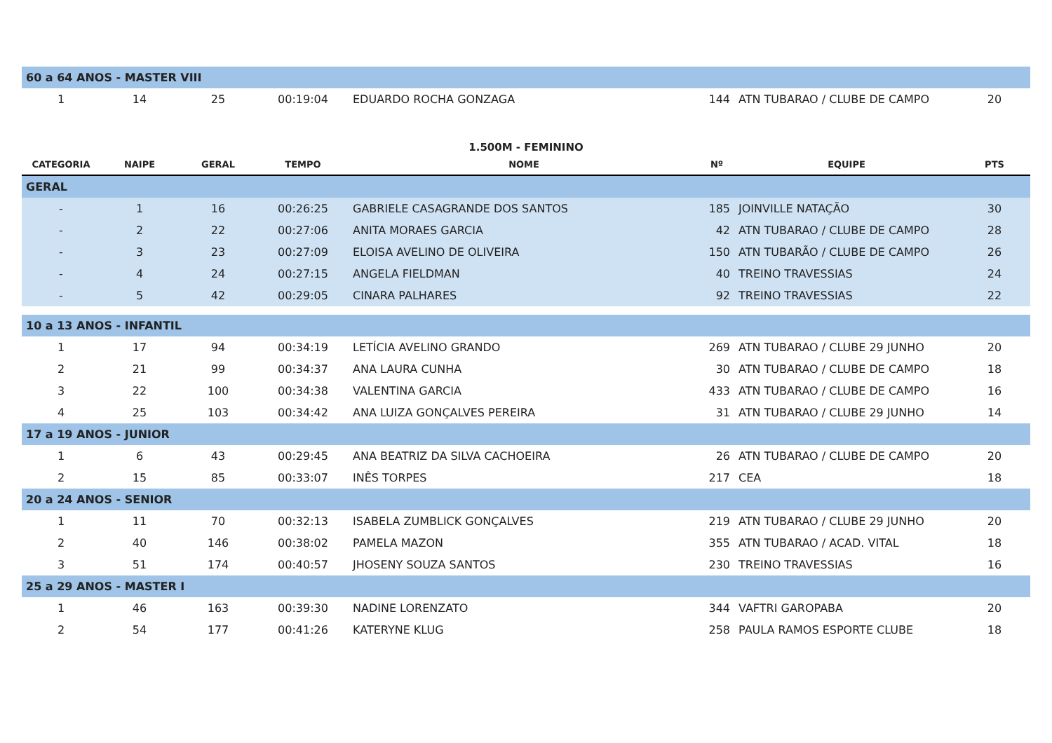| 60 a 64 ANOS - MASTER VIII | | | | | | | |
| 1 | 14 | 25 | 00:19:04 | EDUARDO ROCHA GONZAGA | 144 | ATN TUBARAO / CLUBE DE CAMPO | 20 |
| 1.500M - FEMININO | | | | | | | |
| CATEGORIA | NAIPE | GERAL | TEMPO | NOME | Nº | EQUIPE | PTS |
| GERAL | | | | | | | |
| - | 1 | 16 | 00:26:25 | GABRIELE CASAGRANDE DOS SANTOS | 185 | JOINVILLE NATAÇÃO | 30 |
| - | 2 | 22 | 00:27:06 | ANITA MORAES GARCIA | 42 | ATN TUBARAO / CLUBE DE CAMPO | 28 |
| - | 3 | 23 | 00:27:09 | ELOISA AVELINO DE OLIVEIRA | 150 | ATN TUBARÃO / CLUBE DE CAMPO | 26 |
| - | 4 | 24 | 00:27:15 | ANGELA FIELDMAN | 40 | TREINO TRAVESSIAS | 24 |
| - | 5 | 42 | 00:29:05 | CINARA PALHARES | 92 | TREINO TRAVESSIAS | 22 |
| 10 a 13 ANOS - INFANTIL | | | | | | | |
| 1 | 17 | 94 | 00:34:19 | LETÍCIA AVELINO GRANDO | 269 | ATN TUBARAO / CLUBE 29 JUNHO | 20 |
| 2 | 21 | 99 | 00:34:37 | ANA LAURA CUNHA | 30 | ATN TUBARAO / CLUBE DE CAMPO | 18 |
| 3 | 22 | 100 | 00:34:38 | VALENTINA GARCIA | 433 | ATN TUBARAO / CLUBE DE CAMPO | 16 |
| 4 | 25 | 103 | 00:34:42 | ANA LUIZA GONÇALVES PEREIRA | 31 | ATN TUBARAO / CLUBE 29 JUNHO | 14 |
| 17 a 19 ANOS - JUNIOR | | | | | | | |
| 1 | 6 | 43 | 00:29:45 | ANA BEATRIZ DA SILVA CACHOEIRA | 26 | ATN TUBARAO / CLUBE DE CAMPO | 20 |
| 2 | 15 | 85 | 00:33:07 | INÊS TORPES | 217 | CEA | 18 |
| 20 a 24 ANOS - SENIOR | | | | | | | |
| 1 | 11 | 70 | 00:32:13 | ISABELA ZUMBLICK GONÇALVES | 219 | ATN TUBARAO / CLUBE 29 JUNHO | 20 |
| 2 | 40 | 146 | 00:38:02 | PAMELA MAZON | 355 | ATN TUBARAO / ACAD. VITAL | 18 |
| 3 | 51 | 174 | 00:40:57 | JHOSENY SOUZA SANTOS | 230 | TREINO TRAVESSIAS | 16 |
| 25 a 29 ANOS - MASTER I | | | | | | | |
| 1 | 46 | 163 | 00:39:30 | NADINE LORENZATO | 344 | VAFTRI GAROPABA | 20 |
| 2 | 54 | 177 | 00:41:26 | KATERYNE KLUG | 258 | PAULA RAMOS ESPORTE CLUBE | 18 |